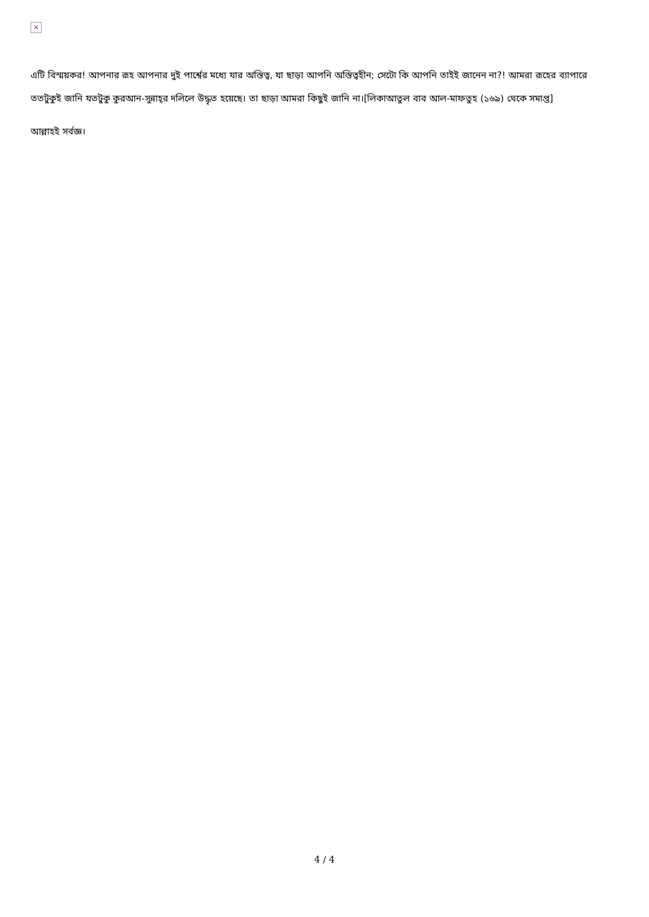×
এটি বিস্ময়কর! আপনার রূহ আপনার দুই পার্শ্বের মধ্যে যার অস্তিত্ব, যা ছাড়া আপনি অস্তিত্বহীন; সেটো কি আপনি তাইই জানেন না?! আমরা রূহের ব্যাপারে ততটুকুই জানি যতটুকু কুরআন-সুন্নাহ্‌র দলিলে উদ্ধৃত হয়েছে। তা ছাড়া আমরা কিছুই জানি না।[লিকাআতুল বাব আল-মাফতুহ (১৬৯) থেকে সমাপ্ত]
আল্লাহই সর্বজ্ঞ।
4 / 4